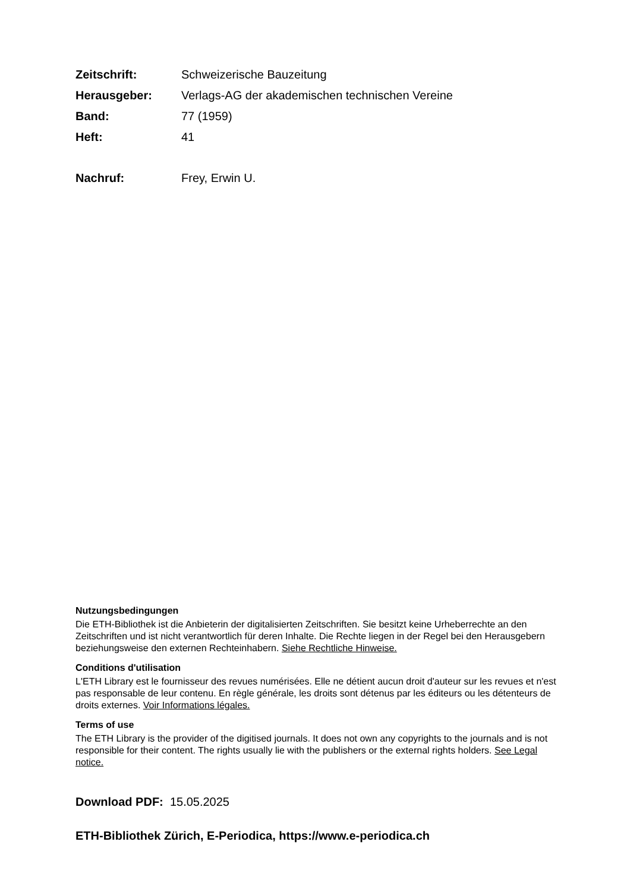Zeitschrift: Schweizerische Bauzeitung
Herausgeber: Verlags-AG der akademischen technischen Vereine
Band: 77 (1959)
Heft: 41
Nachruf: Frey, Erwin U.
Nutzungsbedingungen
Die ETH-Bibliothek ist die Anbieterin der digitalisierten Zeitschriften. Sie besitzt keine Urheberrechte an den Zeitschriften und ist nicht verantwortlich für deren Inhalte. Die Rechte liegen in der Regel bei den Herausgebern beziehungsweise den externen Rechteinhabern. Siehe Rechtliche Hinweise.
Conditions d'utilisation
L'ETH Library est le fournisseur des revues numérisées. Elle ne détient aucun droit d'auteur sur les revues et n'est pas responsable de leur contenu. En règle générale, les droits sont détenus par les éditeurs ou les détenteurs de droits externes. Voir Informations légales.
Terms of use
The ETH Library is the provider of the digitised journals. It does not own any copyrights to the journals and is not responsible for their content. The rights usually lie with the publishers or the external rights holders. See Legal notice.
Download PDF: 15.05.2025
ETH-Bibliothek Zürich, E-Periodica, https://www.e-periodica.ch